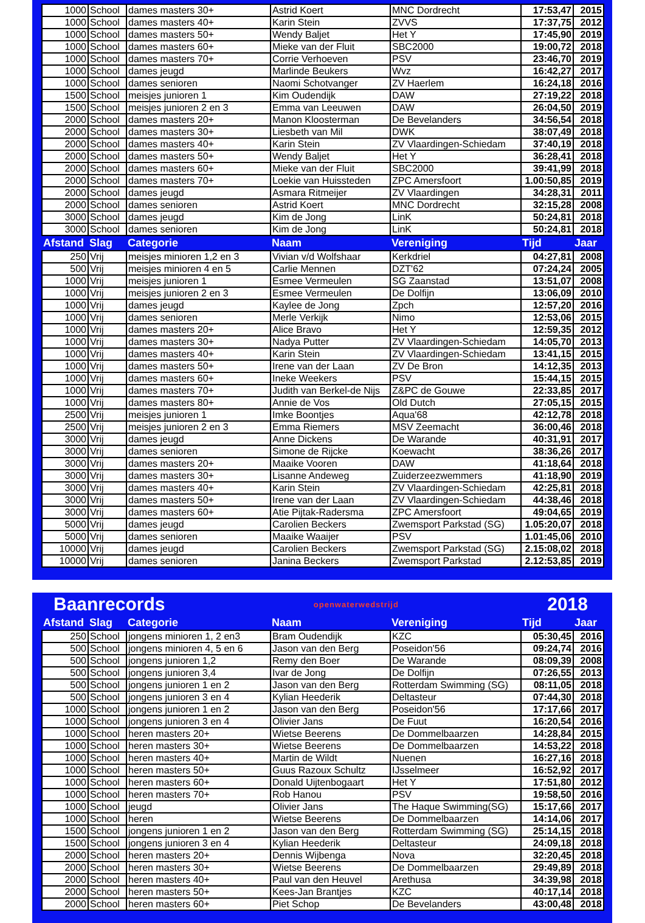| 1000 | School | dames masters 30+ | Astrid Koert | MNC Dordrecht | 17:53,47 | 2015 |
| 1000 | School | dames masters 40+ | Karin Stein | ZVVS | 17:37,75 | 2012 |
| 1000 | School | dames masters 50+ | Wendy Baljet | Het Y | 17:45,90 | 2019 |
| 1000 | School | dames masters 60+ | Mieke van der Fluit | SBC2000 | 19:00,72 | 2018 |
| 1000 | School | dames masters 70+ | Corrie Verhoeven | PSV | 23:46,70 | 2019 |
| 1000 | School | dames jeugd | Marlinde Beukers | Wvz | 16:42,27 | 2017 |
| 1000 | School | dames senioren | Naomi Schotvanger | ZV Haerlem | 16:24,18 | 2016 |
| 1500 | School | meisjes junioren 1 | Kim Oudendijk | DAW | 27:19,22 | 2018 |
| 1500 | School | meisjes junioren 2 en 3 | Emma van Leeuwen | DAW | 26:04,50 | 2019 |
| 2000 | School | dames masters 20+ | Manon Kloosterman | De Bevelanders | 34:56,54 | 2018 |
| 2000 | School | dames masters 30+ | Liesbeth van Mil | DWK | 38:07,49 | 2018 |
| 2000 | School | dames masters 40+ | Karin Stein | ZV Vlaardingen-Schiedam | 37:40,19 | 2018 |
| 2000 | School | dames masters 50+ | Wendy Baljet | Het Y | 36:28,41 | 2018 |
| 2000 | School | dames masters 60+ | Mieke van der Fluit | SBC2000 | 39:41,99 | 2018 |
| 2000 | School | dames masters 70+ | Loekie van Huissteden | ZPC Amersfoort | 1.00:50,85 | 2019 |
| 2000 | School | dames jeugd | Asmara Ritmeijer | ZV Vlaardingen | 34:28,31 | 2011 |
| 2000 | School | dames senioren | Astrid Koert | MNC Dordrecht | 32:15,28 | 2008 |
| 3000 | School | dames jeugd | Kim de Jong | LinK | 50:24,81 | 2018 |
| 3000 | School | dames senioren | Kim de Jong | LinK | 50:24,81 | 2018 |
| Afstand | Slag | Categorie | Naam | Vereniging | Tijd | Jaar |
| 250 | Vrij | meisjes minioren 1,2 en 3 | Vivian v/d Wolfshaar | Kerkdriel | 04:27,81 | 2008 |
| 500 | Vrij | meisjes minioren 4 en 5 | Carlie Mennen | DZT'62 | 07:24,24 | 2005 |
| 1000 | Vrij | meisjes junioren 1 | Esmee Vermeulen | SG Zaanstad | 13:51,07 | 2008 |
| 1000 | Vrij | meisjes junioren 2 en 3 | Esmee Vermeulen | De Dolfijn | 13:06,09 | 2010 |
| 1000 | Vrij | dames jeugd | Kaylee de Jong | Zpch | 12:57,20 | 2016 |
| 1000 | Vrij | dames senioren | Merle Verkijk | Nimo | 12:53,06 | 2015 |
| 1000 | Vrij | dames masters 20+ | Alice Bravo | Het Y | 12:59,35 | 2012 |
| 1000 | Vrij | dames masters 30+ | Nadya Putter | ZV Vlaardingen-Schiedam | 14:05,70 | 2013 |
| 1000 | Vrij | dames masters 40+ | Karin Stein | ZV Vlaardingen-Schiedam | 13:41,15 | 2015 |
| 1000 | Vrij | dames masters 50+ | Irene van der Laan | ZV De Bron | 14:12,35 | 2013 |
| 1000 | Vrij | dames masters 60+ | Ineke Weekers | PSV | 15:44,15 | 2015 |
| 1000 | Vrij | dames masters 70+ | Judith van Berkel-de Nijs | Z&PC de Gouwe | 22:33,85 | 2017 |
| 1000 | Vrij | dames masters 80+ | Annie de Vos | Old Dutch | 27:05,15 | 2015 |
| 2500 | Vrij | meisjes junioren 1 | Imke Boontjes | Aqua'68 | 42:12,78 | 2018 |
| 2500 | Vrij | meisjes junioren 2 en 3 | Emma Riemers | MSV Zeemacht | 36:00,46 | 2018 |
| 3000 | Vrij | dames jeugd | Anne Dickens | De Warande | 40:31,91 | 2017 |
| 3000 | Vrij | dames senioren | Simone de Rijcke | Koewacht | 38:36,26 | 2017 |
| 3000 | Vrij | dames masters 20+ | Maaike Vooren | DAW | 41:18,64 | 2018 |
| 3000 | Vrij | dames masters 30+ | Lisanne Andeweg | Zuiderzeezwemmers | 41:18,90 | 2019 |
| 3000 | Vrij | dames masters 40+ | Karin Stein | ZV Vlaardingen-Schiedam | 42:25,81 | 2018 |
| 3000 | Vrij | dames masters 50+ | Irene van der Laan | ZV Vlaardingen-Schiedam | 44:38,46 | 2018 |
| 3000 | Vrij | dames masters 60+ | Atie Pijtak-Radersma | ZPC Amersfoort | 49:04,65 | 2019 |
| 5000 | Vrij | dames jeugd | Carolien Beckers | Zwemsport Parkstad (SG) | 1.05:20,07 | 2018 |
| 5000 | Vrij | dames senioren | Maaike Waaijer | PSV | 1.01:45,06 | 2010 |
| 10000 | Vrij | dames jeugd | Carolien Beckers | Zwemsport Parkstad (SG) | 2.15:08,02 | 2018 |
| 10000 | Vrij | dames senioren | Janina Beckers | Zwemsport Parkstad | 2.12:53,85 | 2019 |
Baanrecords openwaterwedstrijd 2018
| Afstand | Slag | Categorie | Naam | Vereniging | Tijd | Jaar |
| --- | --- | --- | --- | --- | --- | --- |
| 250 | School | jongens minioren 1, 2 en3 | Bram Oudendijk | KZC | 05:30,45 | 2016 |
| 500 | School | jongens minioren 4, 5 en 6 | Jason van den Berg | Poseidon'56 | 09:24,74 | 2016 |
| 500 | School | jongens junioren 1,2 | Remy den Boer | De Warande | 08:09,39 | 2008 |
| 500 | School | jongens junioren 3,4 | Ivar de Jong | De Dolfijn | 07:26,55 | 2013 |
| 500 | School | jongens junioren 1 en 2 | Jason van den Berg | Rotterdam Swimming (SG) | 08:11,05 | 2018 |
| 500 | School | jongens junioren 3 en 4 | Kylian Heederik | Deltasteur | 07:44,30 | 2018 |
| 1000 | School | jongens junioren 1 en 2 | Jason van den Berg | Poseidon'56 | 17:17,66 | 2017 |
| 1000 | School | jongens junioren 3 en 4 | Olivier Jans | De Fuut | 16:20,54 | 2016 |
| 1000 | School | heren masters 20+ | Wietse Beerens | De Dommelbaarzen | 14:28,84 | 2015 |
| 1000 | School | heren masters 30+ | Wietse Beerens | De Dommelbaarzen | 14:53,22 | 2018 |
| 1000 | School | heren masters 40+ | Martin de Wildt | Nuenen | 16:27,16 | 2018 |
| 1000 | School | heren masters 50+ | Guus Razoux Schultz | IJsselmeer | 16:52,92 | 2017 |
| 1000 | School | heren masters 60+ | Donald Uijtenbogaart | Het Y | 17:51,80 | 2012 |
| 1000 | School | heren masters 70+ | Rob Hanou | PSV | 19:58,50 | 2016 |
| 1000 | School | jeugd | Olivier Jans | The Haque Swimming(SG) | 15:17,66 | 2017 |
| 1000 | School | heren | Wietse Beerens | De Dommelbaarzen | 14:14,06 | 2017 |
| 1500 | School | jongens junioren 1 en 2 | Jason van den Berg | Rotterdam Swimming (SG) | 25:14,15 | 2018 |
| 1500 | School | jongens junioren 3 en 4 | Kylian Heederik | Deltasteur | 24:09,18 | 2018 |
| 2000 | School | heren masters 20+ | Dennis Wijbenga | Nova | 32:20,45 | 2018 |
| 2000 | School | heren masters 30+ | Wietse Beerens | De Dommelbaarzen | 29:49,89 | 2018 |
| 2000 | School | heren masters 40+ | Paul van den Heuvel | Arethusa | 34:39,98 | 2018 |
| 2000 | School | heren masters 50+ | Kees-Jan Brantjes | KZC | 40:17,14 | 2018 |
| 2000 | School | heren masters 60+ | Piet Schop | De Bevelanders | 43:00,48 | 2018 |